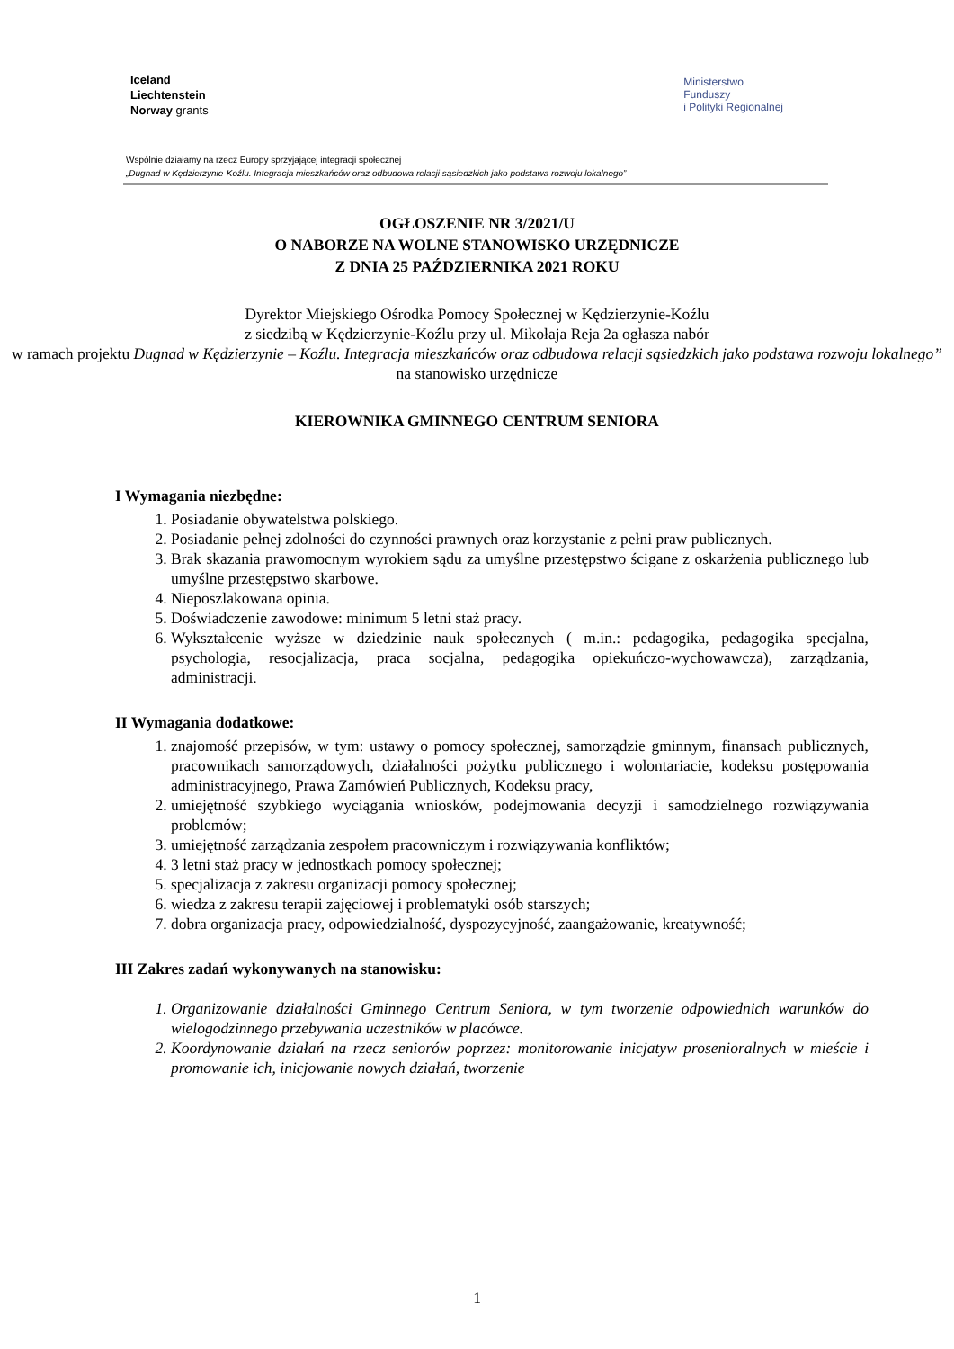Iceland
Liechtenstein
Norway grants
Ministerstwo
Funduszy
i Polityki Regionalnej
Wspólnie działamy na rzecz Europy sprzyjającej integracji społecznej
„Dugnad w Kędzierzynie-Koźlu. Integracja mieszkańców oraz odbudowa relacji sąsiedzkich jako podstawa rozwoju lokalnego”
OGŁOSZENIE NR 3/2021/U
O NABORZE NA WOLNE STANOWISKO URZĘDNICZE
Z DNIA 25 PAŹDZIERNIKA 2021 ROKU
Dyrektor Miejskiego Ośrodka Pomocy Społecznej w Kędzierzynie-Koźlu
z siedzibą w Kędzierzynie-Koźlu przy ul. Mikołaja Reja 2a ogłasza nabór
w ramach projektu Dugnad w Kędzierzynie – Koźlu. Integracja mieszkańców oraz odbudowa relacji sąsiedzkich jako podstawa rozwoju lokalnego”
na stanowisko urzędnicze
KIEROWNIKA GMINNEGO CENTRUM SENIORA
I Wymagania niezbędne:
1. Posiadanie obywatelstwa polskiego.
2. Posiadanie pełnej zdolności do czynności prawnych oraz korzystanie z pełni praw publicznych.
3. Brak skazania prawomocnym wyrokiem sądu za umyślne przestępstwo ścigane z oskarżenia publicznego lub umyślne przestępstwo skarbowe.
4. Nieposzlakowana opinia.
5. Doświadczenie zawodowe: minimum 5 letni staż pracy.
6. Wykształcenie wyższe w dziedzinie nauk społecznych ( m.in.: pedagogika, pedagogika specjalna, psychologia, resocjalizacja, praca socjalna, pedagogika opiekuńczo-wychowawcza), zarządzania, administracji.
II Wymagania dodatkowe:
1. znajomość przepisów, w tym: ustawy o pomocy społecznej, samorządzie gminnym, finansach publicznych, pracownikach samorządowych, działalności pożytku publicznego i wolontariacie, kodeksu postępowania administracyjnego, Prawa Zamówień Publicznych, Kodeksu pracy,
2. umiejętność szybkiego wyciągania wniosków, podejmowania decyzji i samodzielnego rozwiązywania problemów;
3. umiejętność zarządzania zespołem pracowniczym i rozwiązywania konfliktów;
4. 3 letni staż pracy w jednostkach pomocy społecznej;
5. specjalizacja z zakresu organizacji pomocy społecznej;
6. wiedza z zakresu terapii zajęciowej i problematyki osób starszych;
7. dobra organizacja pracy, odpowiedzialność, dyspozycyjność, zaangażowanie, kreatywność;
III Zakres zadań wykonywanych na stanowisku:
1. Organizowanie działalności Gminnego Centrum Seniora, w tym tworzenie odpowiednich warunków do wielogodzinnego przebywania uczestników w placówce.
2. Koordynowanie działań na rzecz seniorów poprzez: monitorowanie inicjatyw prosenioralnych w mieście i promowanie ich, inicjowanie nowych działań, tworzenie
1